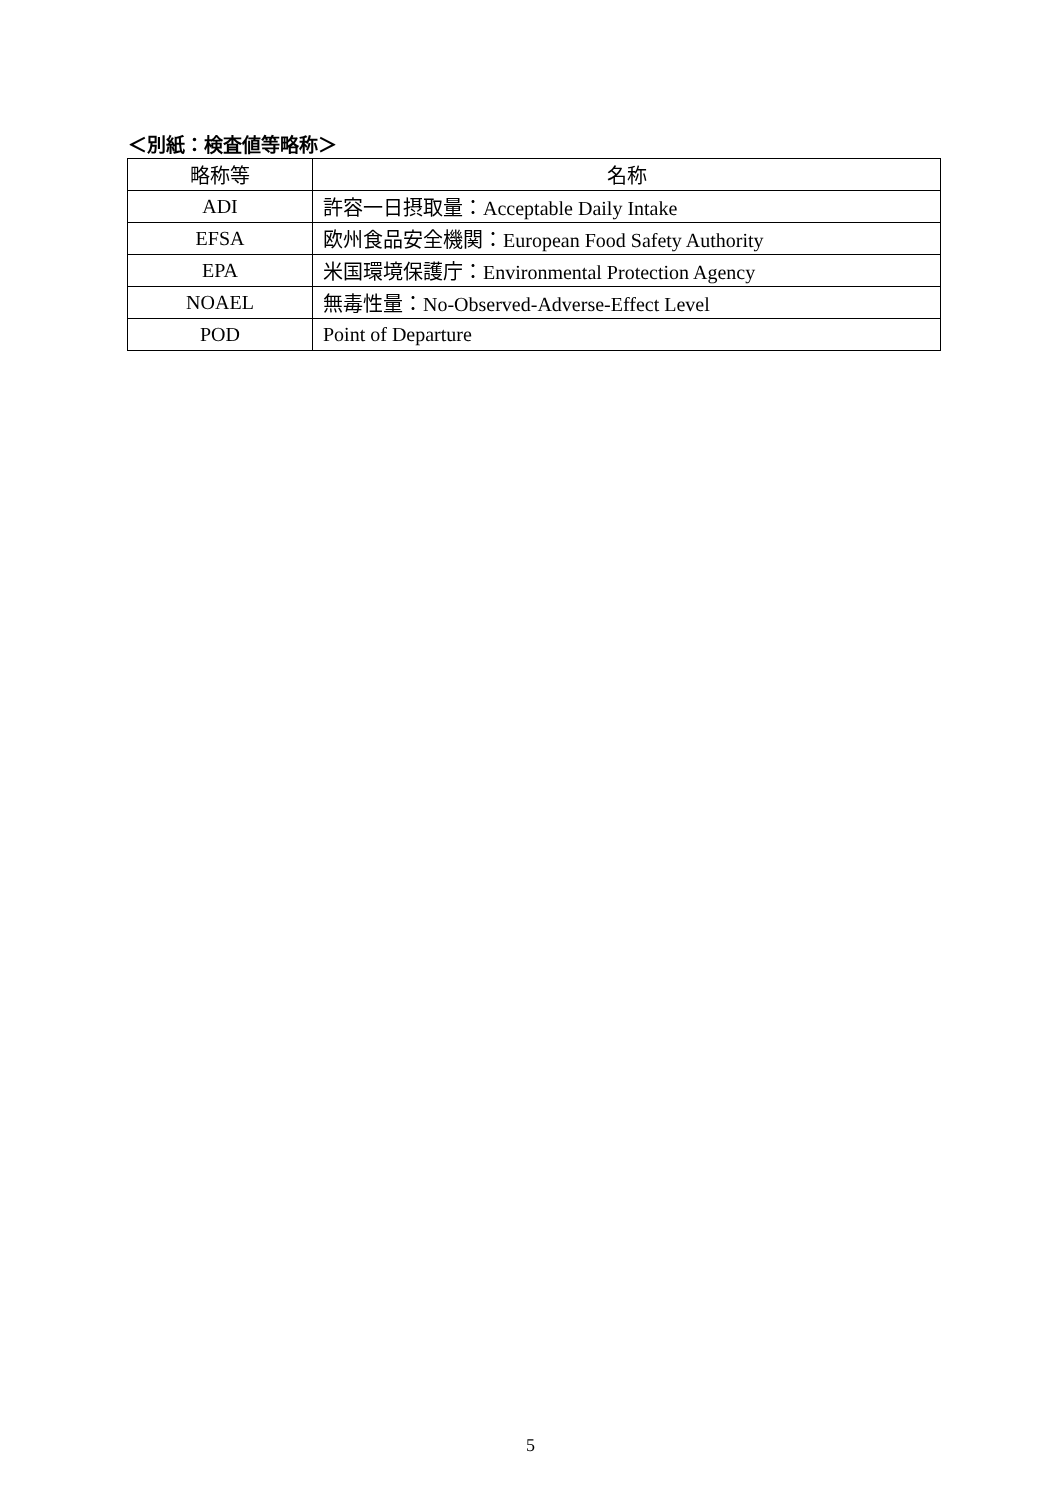＜別紙：検査値等略称＞
| 略称等 | 名称 |
| --- | --- |
| ADI | 許容一日摂取量：Acceptable Daily Intake |
| EFSA | 欧州食品安全機関：European Food Safety Authority |
| EPA | 米国環境保護庁：Environmental Protection Agency |
| NOAEL | 無毒性量：No-Observed-Adverse-Effect Level |
| POD | Point of Departure |
5